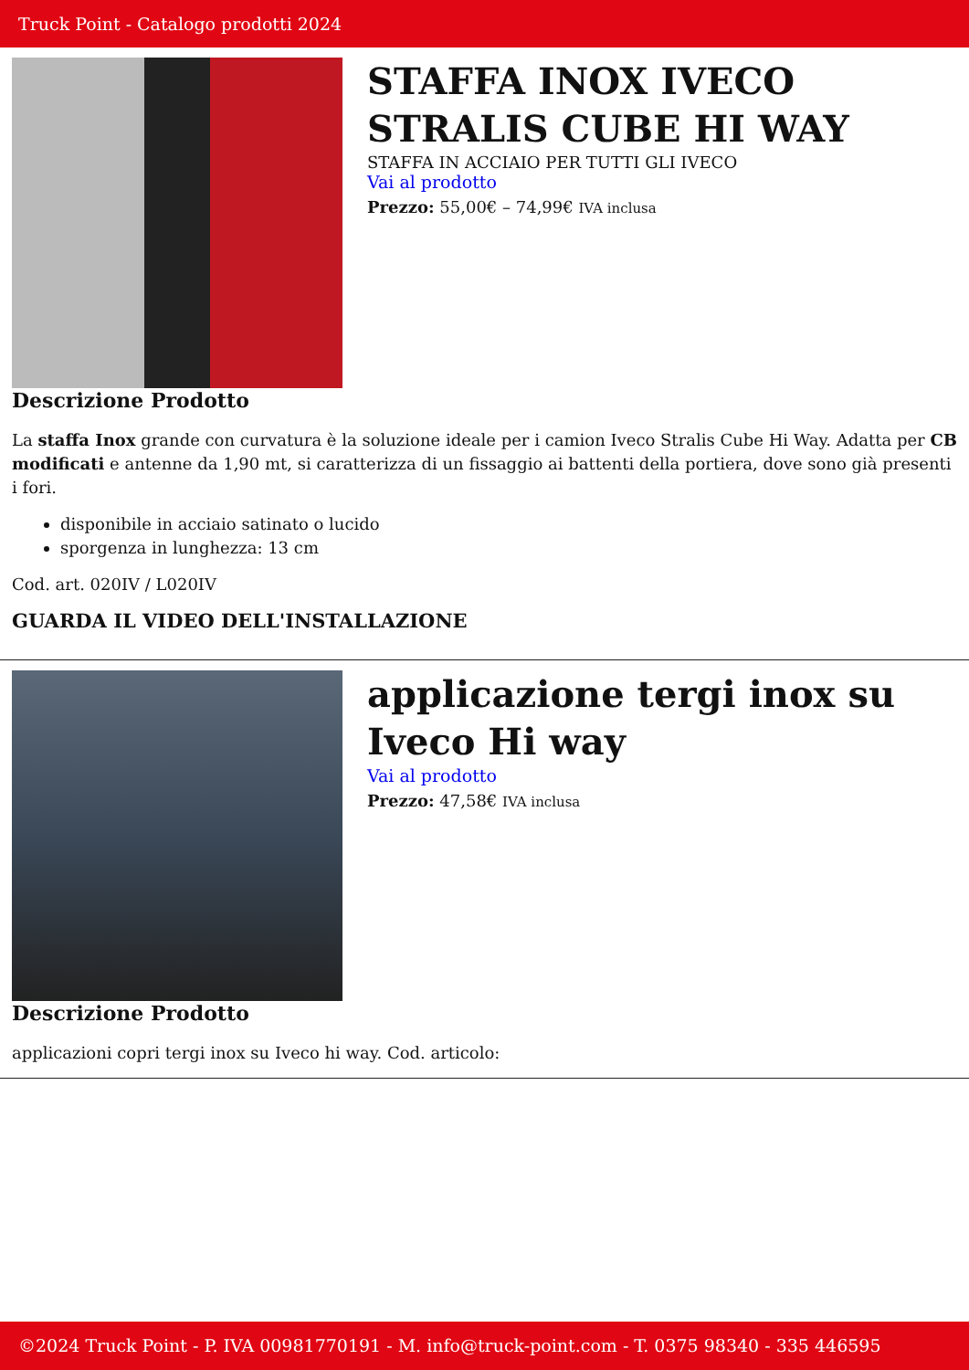Truck Point - Catalogo prodotti 2024
STAFFA INOX IVECO STRALIS CUBE HI WAY
STAFFA IN ACCIAIO PER TUTTI GLI IVECO
Vai al prodotto
Prezzo: 55,00€ – 74,99€ IVA inclusa
Descrizione Prodotto
La staffa Inox grande con curvatura è la soluzione ideale per i camion Iveco Stralis Cube Hi Way. Adatta per CB modificati e antenne da 1,90 mt, si caratterizza di un fissaggio ai battenti della portiera, dove sono già presenti i fori.
disponibile in acciaio satinato o lucido
sporgenza in lunghezza: 13 cm
Cod. art. 020IV / L020IV
GUARDA IL VIDEO DELL'INSTALLAZIONE
applicazione tergi inox su Iveco Hi way
Vai al prodotto
Prezzo: 47,58€ IVA inclusa
Descrizione Prodotto
applicazioni copri tergi inox su Iveco hi way. Cod. articolo:
©2024 Truck Point - P. IVA 00981770191 - M. info@truck-point.com - T. 0375 98340 - 335 446595